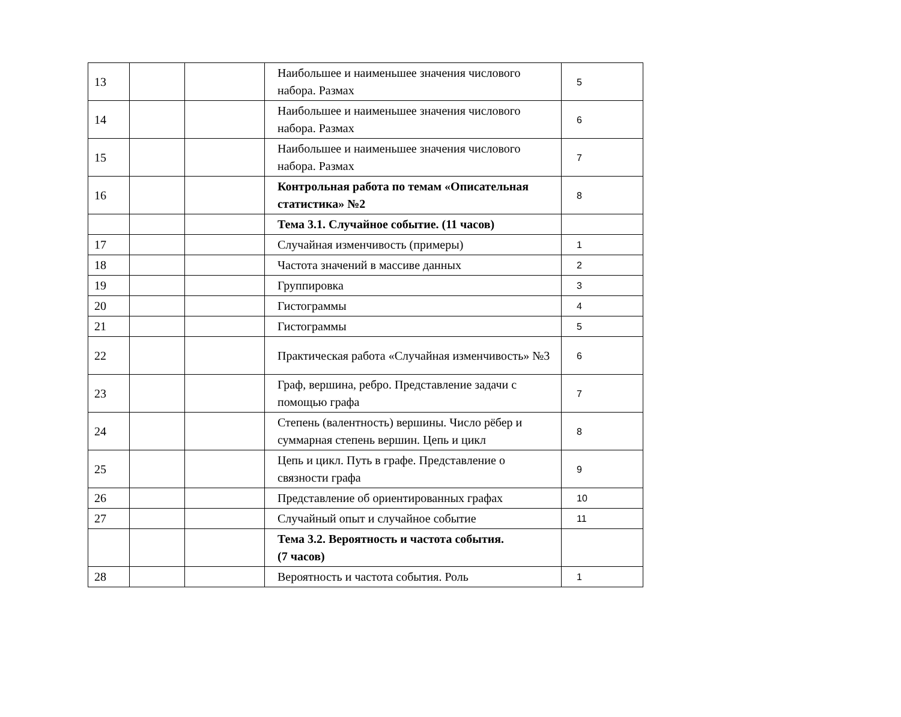| 13 | | | Наибольшее и наименьшее значения числового набора. Размах | 5 |
| 14 | | | Наибольшее и наименьшее значения числового набора. Размах | 6 |
| 15 | | | Наибольшее и наименьшее значения числового набора. Размах | 7 |
| 16 | | | Контрольная работа по темам «Описательная статистика» №2 | 8 |
| | | | Тема 3.1. Случайное событие. (11 часов) | |
| 17 | | | Случайная изменчивость (примеры) | 1 |
| 18 | | | Частота значений в массиве данных | 2 |
| 19 | | | Группировка | 3 |
| 20 | | | Гистограммы | 4 |
| 21 | | | Гистограммы | 5 |
| 22 | | | Практическая работа «Случайная изменчивость» №3 | 6 |
| 23 | | | Граф, вершина, ребро. Представление задачи с помощью графа | 7 |
| 24 | | | Степень (валентность) вершины. Число рёбер и суммарная степень вершин. Цепь и цикл | 8 |
| 25 | | | Цепь и цикл. Путь в графе. Представление о связности графа | 9 |
| 26 | | | Представление об ориентированных графах | 10 |
| 27 | | | Случайный опыт и случайное событие | 11 |
| | | | Тема 3.2. Вероятность и частота события. (7 часов) | |
| 28 | | | Вероятность и частота события. Роль | 1 |